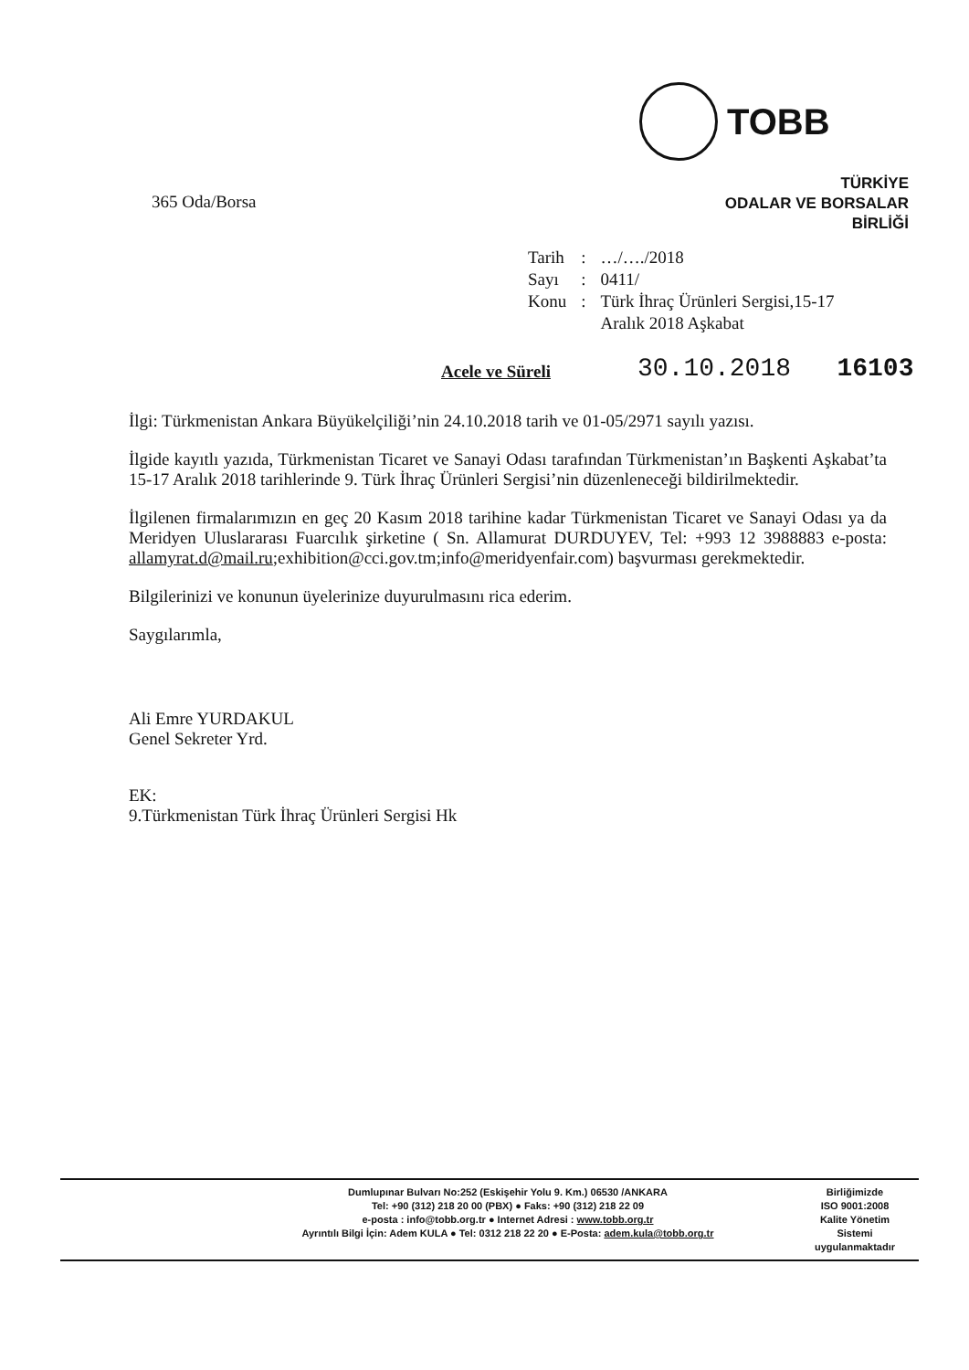TOBB
TÜRKİYE
ODALAR VE BORSALAR
BİRLİĞİ
365 Oda/Borsa
| Tarih | : | …/…./2018 |
| Sayı | : | 0411/ |
| Konu | : | Türk İhraç Ürünleri Sergisi,15-17 Aralık 2018 Aşkabat |
Acele ve Süreli 30.10.2018 16103
İlgi: Türkmenistan Ankara Büyükelçiliği’nin 24.10.2018 tarih ve 01-05/2971 sayılı yazısı.
İlgide kayıtlı yazıda, Türkmenistan Ticaret ve Sanayi Odası tarafından Türkmenistan’ın Başkenti Aşkabat’ta 15-17 Aralık 2018 tarihlerinde 9. Türk İhraç Ürünleri Sergisi’nin düzenleneceği bildirilmektedir.
İlgilenen firmalarımızın en geç 20 Kasım 2018 tarihine kadar Türkmenistan Ticaret ve Sanayi Odası ya da Meridyen Uluslararası Fuarcılık şirketine ( Sn. Allamurat DURDUYEV, Tel: +993 12 3988883 e-posta: allamyrat.d@mail.ru;exhibition@cci.gov.tm;info@meridyenfair.com) başvurması gerekmektedir.
Bilgilerinizi ve konunun üyelerinize duyurulmasını rica ederim.
Saygılarımla,
Ali Emre YURDAKUL
Genel Sekreter Yrd.
EK:
9.Türkmenistan Türk İhraç Ürünleri Sergisi Hk
Dumlupınar Bulvarı No:252 (Eskişehir Yolu 9. Km.) 06530 /ANKARA
Tel: +90 (312) 218 20 00 (PBX) ● Faks: +90 (312) 218 22 09
e-posta : info@tobb.org.tr ● Internet Adresi : www.tobb.org.tr
Ayrıntılı Bilgi İçin: Adem KULA ● Tel: 0312 218 22 20 ● E-Posta: adem.kula@tobb.org.tr
Birliğimizde
ISO 9001:2008
Kalite Yönetim
Sistemi
uygulanmaktadır